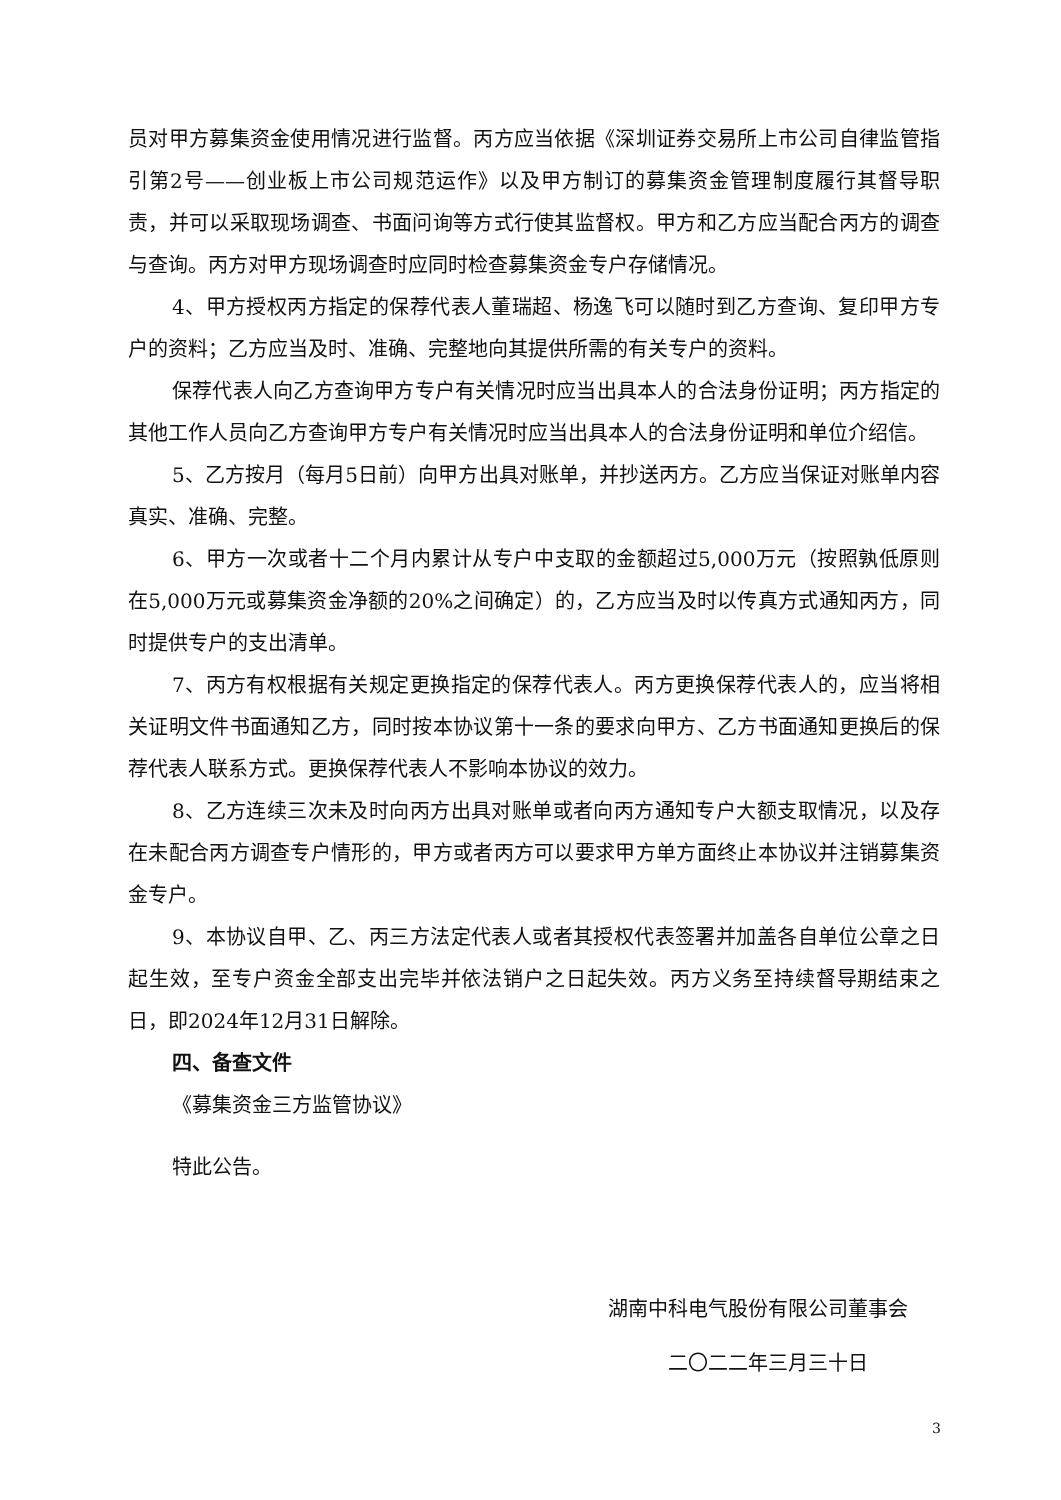员对甲方募集资金使用情况进行监督。丙方应当依据《深圳证券交易所上市公司自律监管指引第2号——创业板上市公司规范运作》以及甲方制订的募集资金管理制度履行其督导职责，并可以采取现场调查、书面问询等方式行使其监督权。甲方和乙方应当配合丙方的调查与查询。丙方对甲方现场调查时应同时检查募集资金专户存储情况。
4、甲方授权丙方指定的保荐代表人董瑞超、杨逸飞可以随时到乙方查询、复印甲方专户的资料；乙方应当及时、准确、完整地向其提供所需的有关专户的资料。
保荐代表人向乙方查询甲方专户有关情况时应当出具本人的合法身份证明；丙方指定的其他工作人员向乙方查询甲方专户有关情况时应当出具本人的合法身份证明和单位介绍信。
5、乙方按月（每月5日前）向甲方出具对账单，并抄送丙方。乙方应当保证对账单内容真实、准确、完整。
6、甲方一次或者十二个月内累计从专户中支取的金额超过5,000万元（按照孰低原则在5,000万元或募集资金净额的20%之间确定）的，乙方应当及时以传真方式通知丙方，同时提供专户的支出清单。
7、丙方有权根据有关规定更换指定的保荐代表人。丙方更换保荐代表人的，应当将相关证明文件书面通知乙方，同时按本协议第十一条的要求向甲方、乙方书面通知更换后的保荐代表人联系方式。更换保荐代表人不影响本协议的效力。
8、乙方连续三次未及时向丙方出具对账单或者向丙方通知专户大额支取情况，以及存在未配合丙方调查专户情形的，甲方或者丙方可以要求甲方单方面终止本协议并注销募集资金专户。
9、本协议自甲、乙、丙三方法定代表人或者其授权代表签署并加盖各自单位公章之日起生效，至专户资金全部支出完毕并依法销户之日起失效。丙方义务至持续督导期结束之日，即2024年12月31日解除。
四、备查文件
《募集资金三方监管协议》
特此公告。
湖南中科电气股份有限公司董事会
二〇二二年三月三十日
3